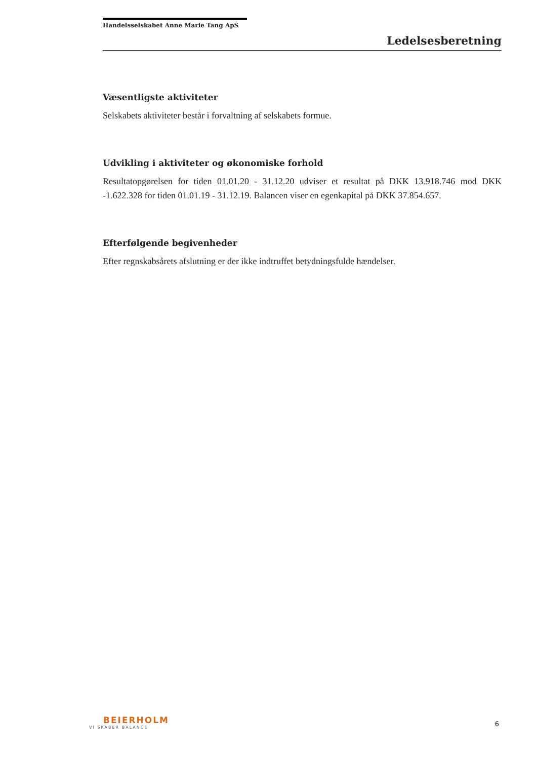Handelsselskabet Anne Marie Tang ApS
Ledelsesberetning
Væsentligste aktiviteter
Selskabets aktiviteter består i forvaltning af selskabets formue.
Udvikling i aktiviteter og økonomiske forhold
Resultatopgørelsen for tiden 01.01.20 - 31.12.20 udviser et resultat på DKK 13.918.746 mod DKK -1.622.328 for tiden 01.01.19 - 31.12.19. Balancen viser en egenkapital på DKK 37.854.657.
Efterfølgende begivenheder
Efter regnskabsårets afslutning er der ikke indtruffet betydningsfulde hændelser.
BEIERHOLM
VI SKABER BALANCE
6